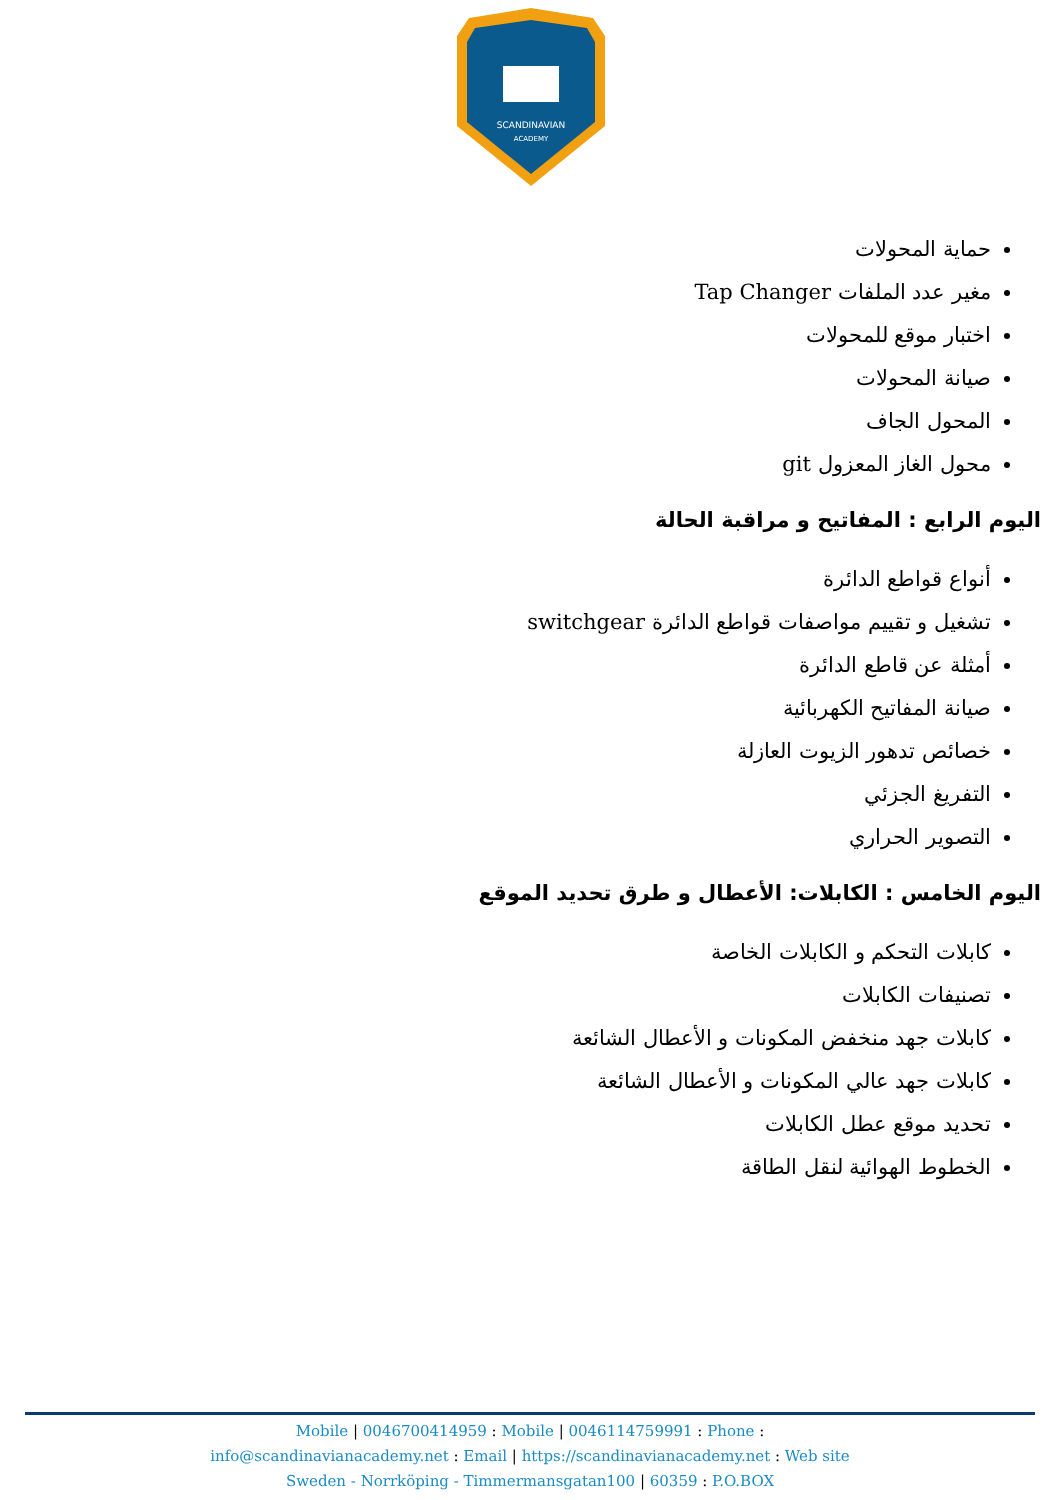SCANDINAVIAN
ACADEMY
حماية المحولات
مغير عدد الملفات Tap Changer
اختبار موقع للمحولات
صيانة المحولات
المحول الجاف
محول الغاز المعزول git
اليوم الرابع : المفاتيح و مراقبة الحالة
أنواع قواطع الدائرة
تشغيل و تقييم مواصفات قواطع الدائرة switchgear
أمثلة عن قاطع الدائرة
صيانة المفاتيح الكهربائية
خصائص تدهور الزيوت العازلة
التفريغ الجزئي
التصوير الحراري
اليوم الخامس : الكابلات: الأعطال و طرق تحديد الموقع
كابلات التحكم و الكابلات الخاصة
تصنيفات الكابلات
كابلات جهد منخفض المكونات و الأعطال الشائعة
كابلات جهد عالي المكونات و الأعطال الشائعة
تحديد موقع عطل الكابلات
الخطوط الهوائية لنقل الطاقة
Mobile | 0046700414959 : Mobile | 0046114759991 : Phone :
info@scandinavianacademy.net : Email | https://scandinavianacademy.net : Web site
Sweden - Norrköping - Timmermansgatan100 | 60359 : P.O.BOX